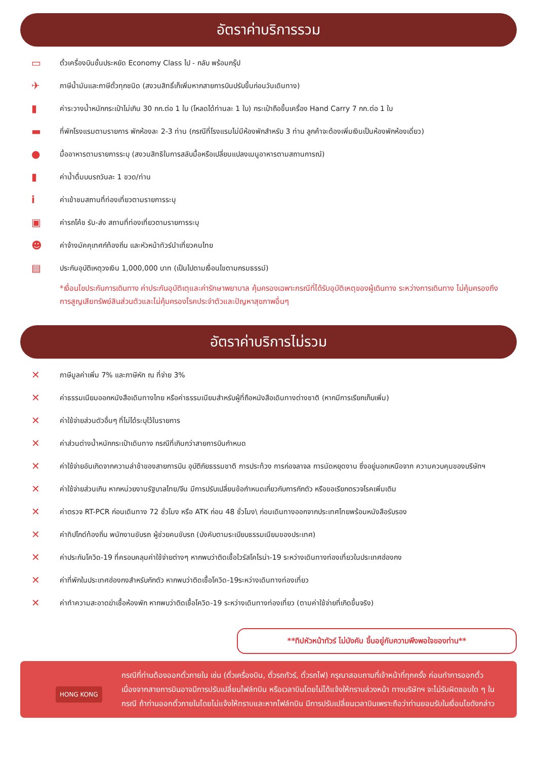อัตราค่าบริการรวม
▭ ตั๋วเครื่องบินชั้นประหยัด Economy Class ไป - กลับ พร้อมกรุ๊ป
✈ ภาษีน้ำมันและภาษีตั๋วทุกชนิด (สงวนสิทธิ์เก็เพิ่มหากสายการบินปรับขึ้นก่อนวันเดินทาง)
▮ ค่าระวางน้ำหนักกระเป๋าไม่เกิน 30 กก.ต่อ 1 ใบ (โหลดได้ท่านละ 1 ใบ) กระเป๋าถือขึ้นเครื่อง Hand Carry 7 กก.ต่อ 1 ใบ
▬ ที่พักโรงแรมตามรายการ พักห้องละ 2-3 ท่าน (กรณีที่โรงแรมไม่มีห้องพักสำหรับ 3 ท่าน ลูกค้าจะต้องเพิ่มเงินเป็นห้องพักห้องเดี่ยว)
● มื้ออาหารตามรายการระบุ (สงวนสิทธิในการสลับมื้อหรือเปลี่ยนแปลงเมนูอาหารตามสถานการณ์)
▮ ค่าน้ำดื่มบนรถวันละ 1 ขวด/ท่าน
iค่าเข้าชมสถานที่ท่องเที่ยวตามรายการระบุ
▣ ค่ารถโค้ช รับ-ส่ง สถานที่ท่องเที่ยวตามรายการระบุ
☻ ค่าจ้างมัคคุเทศก์ท้องถิ่น และหัวหน้าทัวร์นำเที่ยวคนไทย
▤ ประกันอุบัติเหตุวงเงิน 1,000,000 บาท (เป็นไปตามเงื่อนไขตามกรมธรรม์)
*เงื่อนไขประกันการเดินทาง ค่าประกันอุบัติเตุและค่ารักษาพยาบาล คุ้มครองเฉพาะกรณีที่ได้รับอุบัติเหตุของผู้เดินทาง ระหว่างการเดินทาง ไม่คุ้มครองถึงการสูญเสียทรัพย์สินส่วนตัวและไม่คุ้มครองโรคประจำตัวและปัญหาสุขภาพอื่นๆ
อัตราค่าบริการไม่รวม
✕ ภาษีมูลค่าเพิ่ม 7% และภาษีหัก ณ ที่จ่าย 3%
✕ ค่าธรรมเนียมออกหนังสือเดินทางไทย หรือค่าธรรมเนียมสำหรับผู้ที่ถือหนังสือเดินทางต่างชาติ (หากมีการเรียกเก็บเพิ่ม)
✕ ค่าใช้จ่ายส่วนตัวอื่นๆ ที่ไม่ได้ระบุไว้ในรายการ
✕ ค่าส่วนต่างน้ำหนักกระเป๋าเดินทาง กรณีที่เกินกว่าสายการบินกำหนด
✕ ค่าใช้จ่ายอันเกิดจากความล่าช้าของสายการบิน อุบัติภัยธรรมชาติ การประท้วง การก่อจลาจล การนัดหยุดงาน ซึ่งอยู่นอกเหนือจาก ความควบคุมของบริษัทฯ
✕ ค่าใช้จ่ายส่วนเกิน หากหน่วยงานรัฐบาลไทย/จีน มีการปรับเปลี่ยนข้อกำหนดเกี่ยวกับการกักตัว หรือขอเรียกตรวจโรคเพิ่มเติม
✕ ค่าตรวจ RT-PCR ก่อนเดินทาง 72 ชั่วโมง หรือ ATK ก่อน 48 ชั่วโมง\ ก่อนเดินทางออกจากประเทศไทยพร้อมหนังสือรับรอง
✕ ค่าทิปไกด์ท้องถิ่น พนักงานขับรถ ผู้ช่วยคนขับรถ (บังคับตามระเบียบธรรมเนียมของประเทศ)
✕ ค่าประกันโควิด-19 ที่ครอบคลุมค่าใช้จ่ายต่างๆ หากพบว่าติดเชื้อไวรัสโคโรน่า-19 ระหว่างเดินทางท่องเที่ยวในประเทศฮ่องกง
✕ ค่าที่พักในประเทศฮ่องกงสำหรับกักตัว หากพบว่าติดเชื้อโควิด-19ระหว่างเดินทางท่องเที่ยว
✕ ค่าทำความสะอาดฆ่าเชื้อห้องพัก หากพบว่าติดเชื้อโควิด-19 ระหว่างเดินทางท่องเที่ยว (ตามค่าใช้จ่ายที่เกิดขึ้นจริง)
**ทิปหัวหน้าทัวร์ ไม่บังคับ ขึ้นอยู่กับความพึงพอใจของท่าน**
HONG KONG
กรณีที่ท่านต้องออกตั๋วภายใน เช่น (ตั๋วเครื่องบิน, ตั๋วรถทัวร์, ตั๋วรถไฟ) กรุณาสอบถามที่เจ้าหน้าที่ทุกครั้ง ก่อนทำการออกตั๋ว เนื่องจากสายการบินอาจมีการปรับเปลี่ยนไฟล์ทบิน หรือเวลาบินโดยไม่ได้แจ้งให้ทราบล่วงหน้า ทางบริษัทฯ จะไม่รับผิดชอบใด ๆ ในกรณี ถ้าท่านออกตั๋วภายในโดยไม่แจ้งให้ทราบและหากไฟล์ทบิน มีการปรับเปลี่ยนเวลาบินเพราะถือว่าท่านยอมรับในเงื่อนไขดังกล่าว